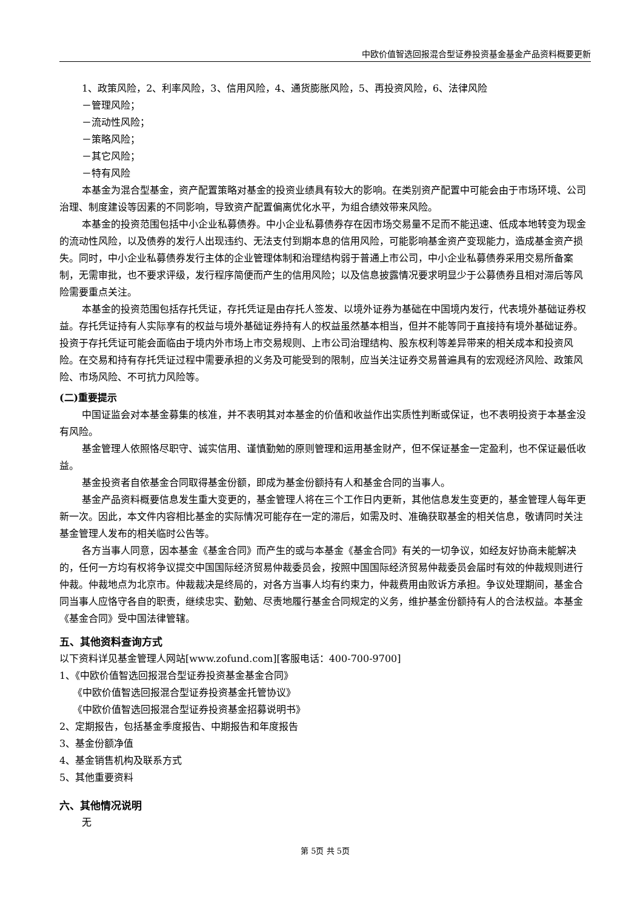中欧价值智选回报混合型证券投资基金基金产品资料概要更新
1、政策风险，2、利率风险，3、信用风险，4、通货膨胀风险，5、再投资风险，6、法律风险
－管理风险；
－流动性风险；
－策略风险；
－其它风险；
－特有风险
本基金为混合型基金，资产配置策略对基金的投资业绩具有较大的影响。在类别资产配置中可能会由于市场环境、公司治理、制度建设等因素的不同影响，导致资产配置偏离优化水平，为组合绩效带来风险。
本基金的投资范围包括中小企业私募债券。中小企业私募债券存在因市场交易量不足而不能迅速、低成本地转变为现金的流动性风险，以及债券的发行人出现违约、无法支付到期本息的信用风险，可能影响基金资产变现能力，造成基金资产损失。同时，中小企业私募债券发行主体的企业管理体制和治理结构弱于普通上市公司，中小企业私募债券采用交易所备案制，无需审批，也不要求评级，发行程序简便而产生的信用风险；以及信息披露情况要求明显少于公募债券且相对滞后等风险需要重点关注。
本基金的投资范围包括存托凭证，存托凭证是由存托人签发、以境外证券为基础在中国境内发行，代表境外基础证券权益。存托凭证持有人实际享有的权益与境外基础证券持有人的权益虽然基本相当，但并不能等同于直接持有境外基础证券。投资于存托凭证可能会面临由于境内外市场上市交易规则、上市公司治理结构、股东权利等差异带来的相关成本和投资风险。在交易和持有存托凭证过程中需要承担的义务及可能受到的限制，应当关注证券交易普遍具有的宏观经济风险、政策风险、市场风险、不可抗力风险等。
(二)重要提示
中国证监会对本基金募集的核准，并不表明其对本基金的价值和收益作出实质性判断或保证，也不表明投资于本基金没有风险。
基金管理人依照恪尽职守、诚实信用、谨慎勤勉的原则管理和运用基金财产，但不保证基金一定盈利，也不保证最低收益。
基金投资者自依基金合同取得基金份额，即成为基金份额持有人和基金合同的当事人。
基金产品资料概要信息发生重大变更的，基金管理人将在三个工作日内更新，其他信息发生变更的，基金管理人每年更新一次。因此，本文件内容相比基金的实际情况可能存在一定的滞后，如需及时、准确获取基金的相关信息，敬请同时关注基金管理人发布的相关临时公告等。
各方当事人同意，因本基金《基金合同》而产生的或与本基金《基金合同》有关的一切争议，如经友好协商未能解决的，任何一方均有权将争议提交中国国际经济贸易仲裁委员会，按照中国国际经济贸易仲裁委员会届时有效的仲裁规则进行仲裁。仲裁地点为北京市。仲裁裁决是终局的，对各方当事人均有约束力，仲裁费用由败诉方承担。争议处理期间，基金合同当事人应恪守各自的职责，继续忠实、勤勉、尽责地履行基金合同规定的义务，维护基金份额持有人的合法权益。本基金《基金合同》受中国法律管辖。
五、其他资料查询方式
以下资料详见基金管理人网站[www.zofund.com][客服电话：400-700-9700]
1、《中欧价值智选回报混合型证券投资基金基金合同》
《中欧价值智选回报混合型证券投资基金托管协议》
《中欧价值智选回报混合型证券投资基金招募说明书》
2、定期报告，包括基金季度报告、中期报告和年度报告
3、基金份额净值
4、基金销售机构及联系方式
5、其他重要资料
六、其他情况说明
无
第 5页 共 5页